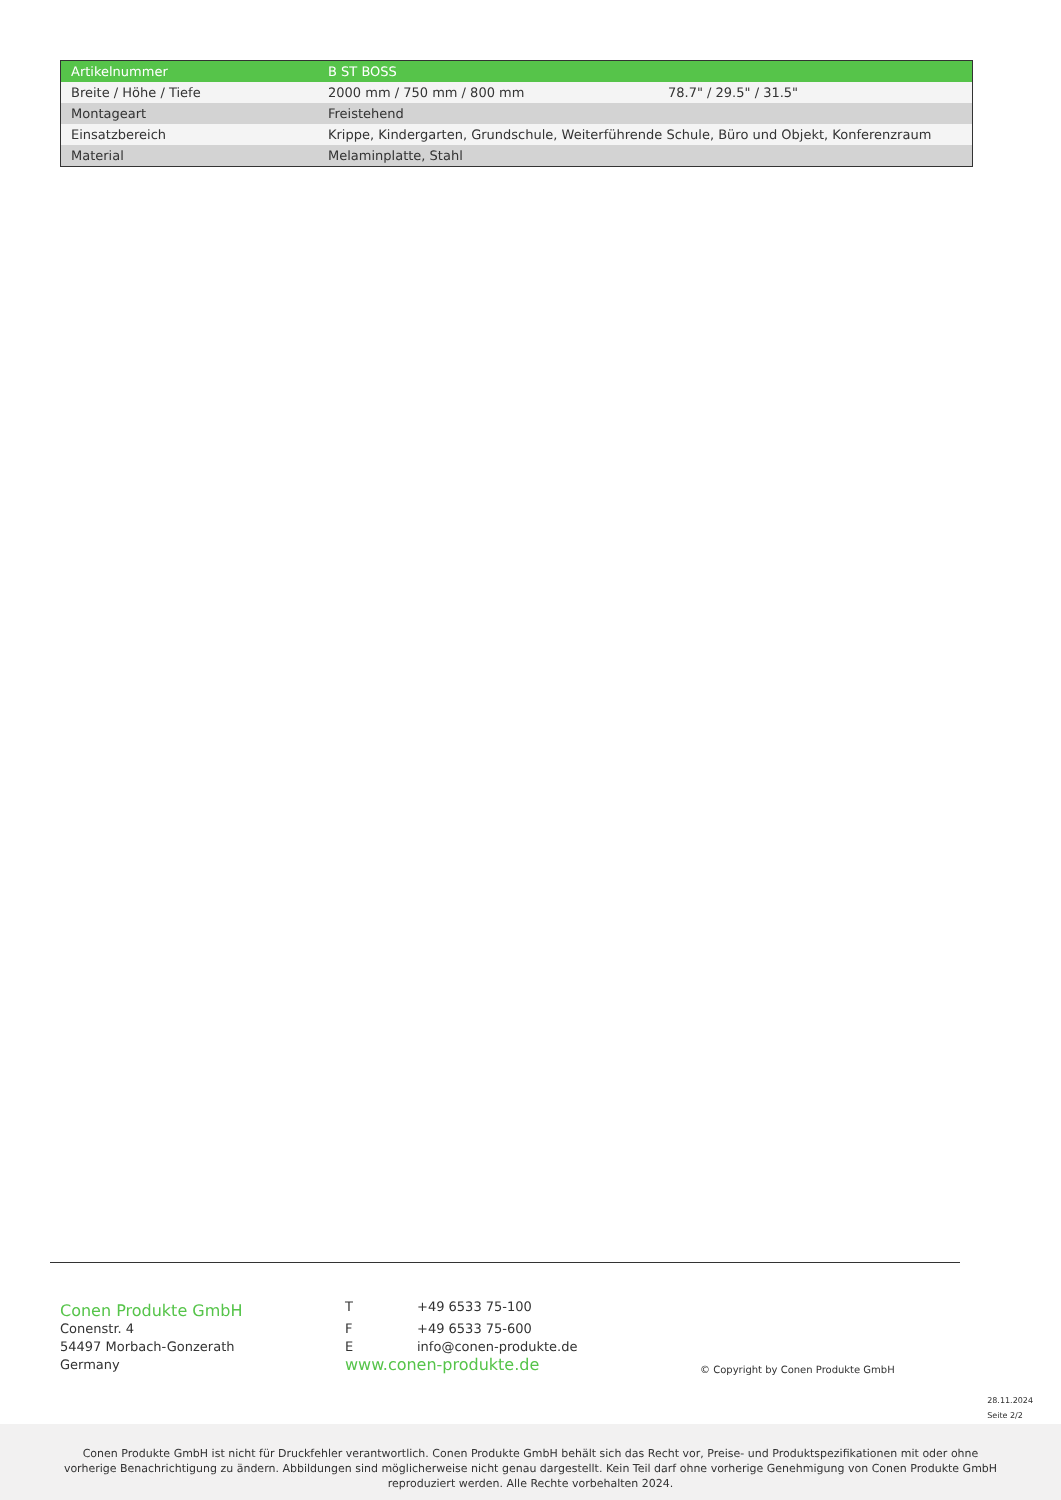| Artikelnummer | B ST BOSS | |
| Breite / Höhe / Tiefe | 2000 mm / 750 mm / 800 mm | 78.7" / 29.5" / 31.5" |
| Montageart | Freistehend | |
| Einsatzbereich | Krippe, Kindergarten, Grundschule, Weiterführende Schule, Büro und Objekt, Konferenzraum | |
| Material | Melaminplatte, Stahl | |
Conen Produkte GmbH
Conenstr. 4
54497 Morbach-Gonzerath
Germany
T +49 6533 75-100
F +49 6533 75-600
Einfo@conen-produkte.de
www.conen-produkte.de
© Copyright by Conen Produkte GmbH
28.11.2024
Seite 2/2
Conen Produkte GmbH ist nicht für Druckfehler verantwortlich. Conen Produkte GmbH behält sich das Recht vor, Preise- und Produktspezifikationen mit oder ohne vorherige Benachrichtigung zu ändern. Abbildungen sind möglicherweise nicht genau dargestellt. Kein Teil darf ohne vorherige Genehmigung von Conen Produkte GmbH reproduziert werden. Alle Rechte vorbehalten 2024.